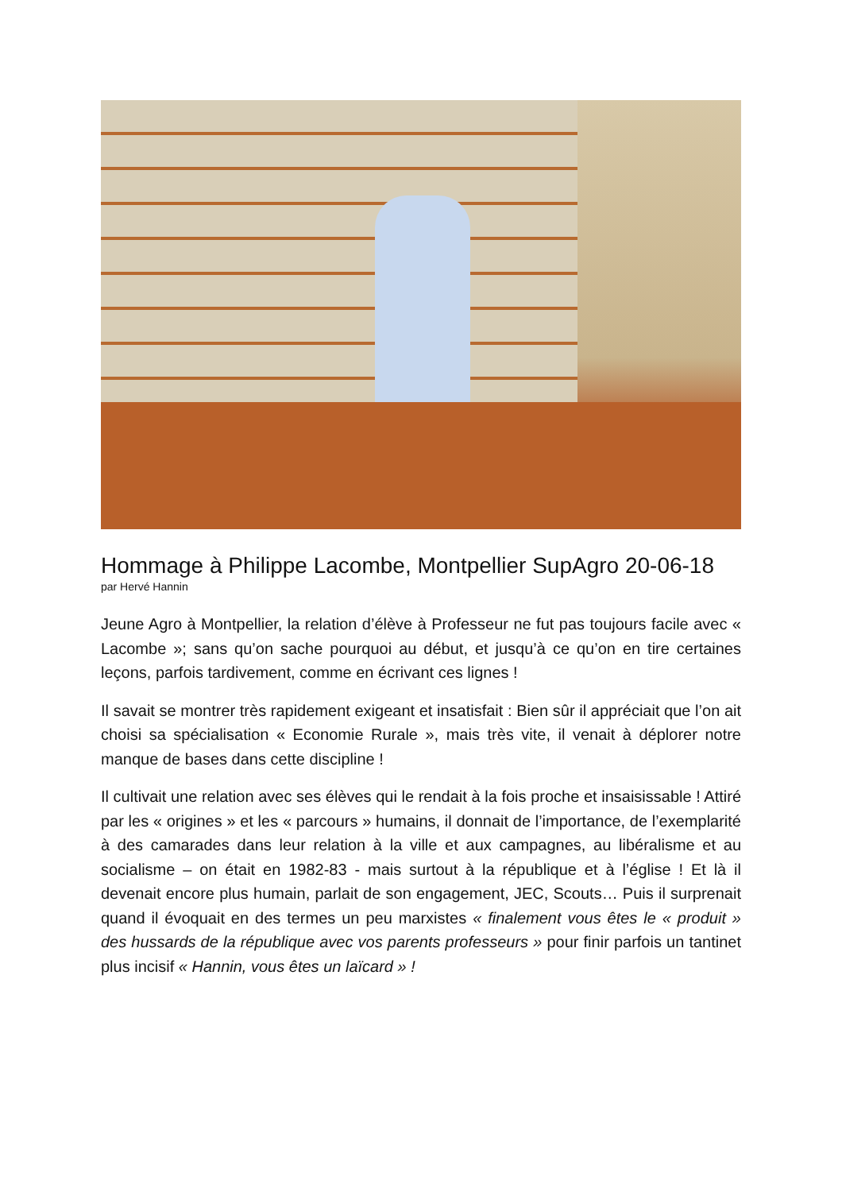Hommage à Philippe Lacombe, Montpellier SupAgro 20-06-18
par Hervé Hannin
Jeune Agro à Montpellier, la relation d’élève à Professeur ne fut pas toujours facile avec « Lacombe »; sans qu’on sache pourquoi au début, et jusqu’à ce qu’on en tire certaines leçons, parfois tardivement, comme en écrivant ces lignes !
Il savait se montrer très rapidement exigeant et insatisfait : Bien sûr il appréciait que l’on ait choisi sa spécialisation « Economie Rurale », mais très vite, il venait à déplorer notre manque de bases dans cette discipline !
Il cultivait une relation avec ses élèves qui le rendait à la fois proche et insaisissable ! Attiré par les « origines » et les « parcours » humains, il donnait de l’importance, de l’exemplarité à des camarades dans leur relation à la ville et aux campagnes, au libéralisme et au socialisme – on était en 1982-83 - mais surtout à la république et à l’église ! Et là il devenait encore plus humain, parlait de son engagement, JEC, Scouts… Puis il surprenait quand il évoquait en des termes un peu marxistes « finalement vous êtes le « produit » des hussards de la république avec vos parents professeurs » pour finir parfois un tantinet plus incisif « Hannin, vous êtes un laïcard » !